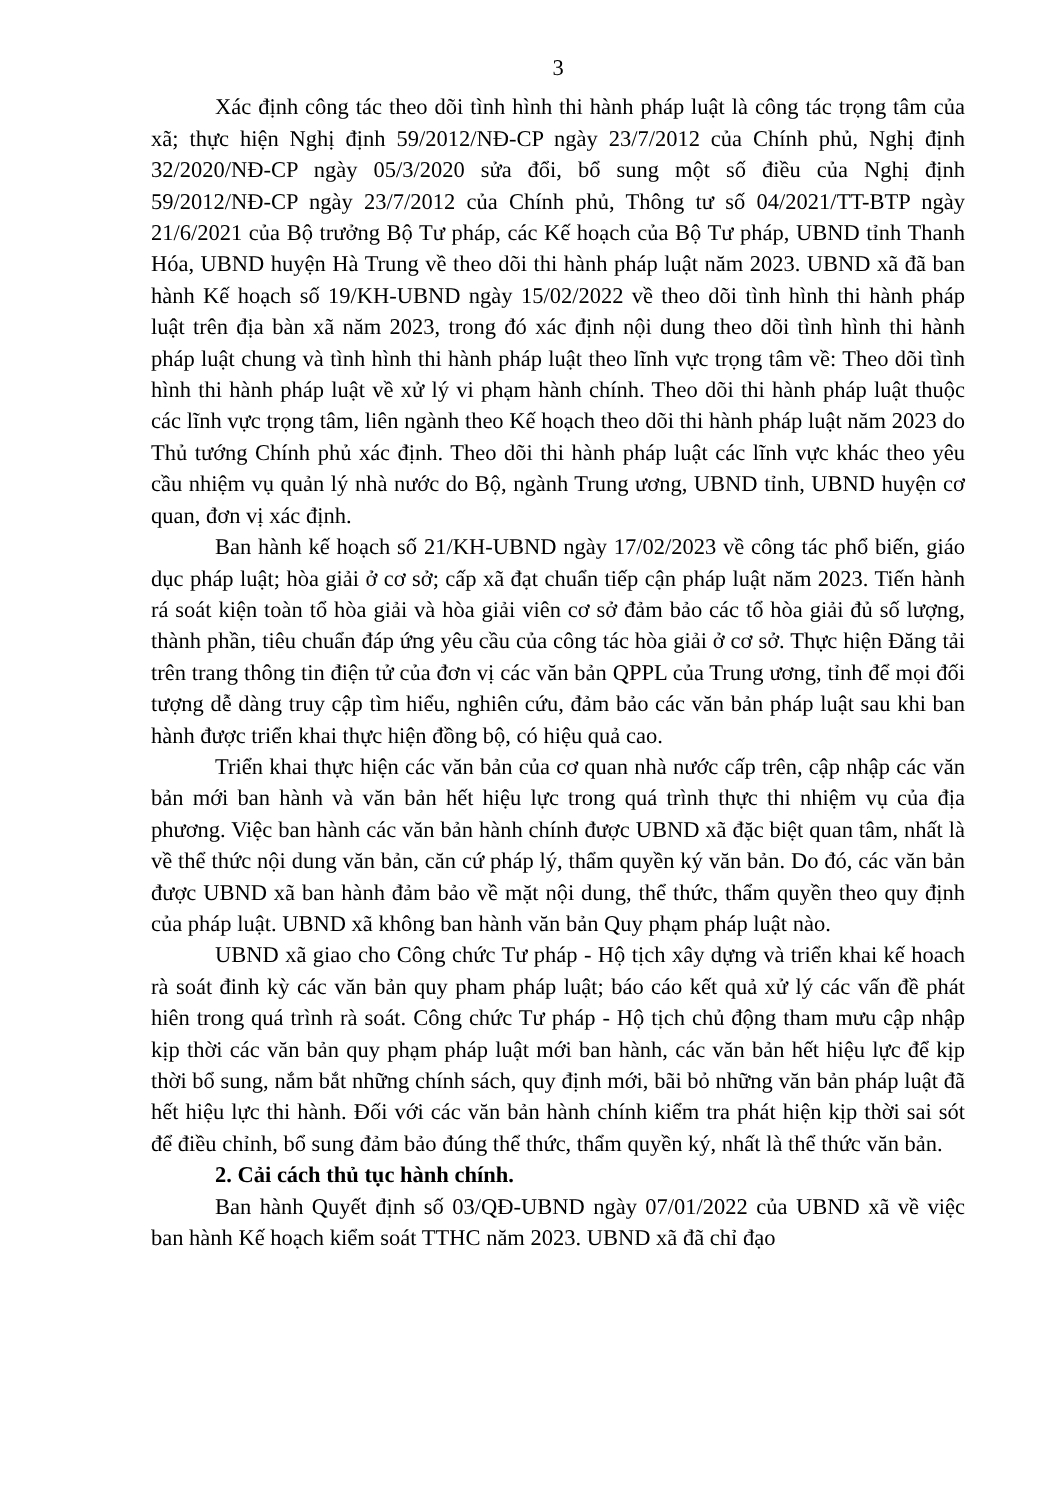3
Xác định công tác theo dõi tình hình thi hành pháp luật là công tác trọng tâm của xã; thực hiện Nghị định 59/2012/NĐ-CP ngày 23/7/2012 của Chính phủ, Nghị định 32/2020/NĐ-CP ngày 05/3/2020 sửa đổi, bổ sung một số điều của Nghị định 59/2012/NĐ-CP ngày 23/7/2012 của Chính phủ, Thông tư số 04/2021/TT-BTP ngày 21/6/2021 của Bộ trưởng Bộ Tư pháp, các Kế hoạch của Bộ Tư pháp, UBND tỉnh Thanh Hóa, UBND huyện Hà Trung về theo dõi thi hành pháp luật năm 2023. UBND xã đã ban hành Kế hoạch số 19/KH-UBND ngày 15/02/2022 về theo dõi tình hình thi hành pháp luật trên địa bàn xã năm 2023, trong đó xác định nội dung theo dõi tình hình thi hành pháp luật chung và tình hình thi hành pháp luật theo lĩnh vực trọng tâm về: Theo dõi tình hình thi hành pháp luật về xử lý vi phạm hành chính. Theo dõi thi hành pháp luật thuộc các lĩnh vực trọng tâm, liên ngành theo Kế hoạch theo dõi thi hành pháp luật năm 2023 do Thủ tướng Chính phủ xác định. Theo dõi thi hành pháp luật các lĩnh vực khác theo yêu cầu nhiệm vụ quản lý nhà nước do Bộ, ngành Trung ương, UBND tỉnh, UBND huyện cơ quan, đơn vị xác định.
Ban hành kế hoạch số 21/KH-UBND ngày 17/02/2023 về công tác phổ biến, giáo dục pháp luật; hòa giải ở cơ sở; cấp xã đạt chuẩn tiếp cận pháp luật năm 2023. Tiến hành rá soát kiện toàn tổ hòa giải và hòa giải viên cơ sở đảm bảo các tổ hòa giải đủ số lượng, thành phần, tiêu chuẩn đáp ứng yêu cầu của công tác hòa giải ở cơ sở. Thực hiện Đăng tải trên trang thông tin điện tử của đơn vị các văn bản QPPL của Trung ương, tỉnh để mọi đối tượng dễ dàng truy cập tìm hiểu, nghiên cứu, đảm bảo các văn bản pháp luật sau khi ban hành được triển khai thực hiện đồng bộ, có hiệu quả cao.
Triển khai thực hiện các văn bản của cơ quan nhà nước cấp trên, cập nhập các văn bản mới ban hành và văn bản hết hiệu lực trong quá trình thực thi nhiệm vụ của địa phương. Việc ban hành các văn bản hành chính được UBND xã đặc biệt quan tâm, nhất là về thể thức nội dung văn bản, căn cứ pháp lý, thẩm quyền ký văn bản. Do đó, các văn bản được UBND xã ban hành đảm bảo về mặt nội dung, thể thức, thẩm quyền theo quy định của pháp luật. UBND xã không ban hành văn bản Quy phạm pháp luật nào.
UBND xã giao cho Công chức Tư pháp - Hộ tịch xây dựng và triển khai kế hoach rà soát đinh kỳ các văn bản quy pham pháp luật; báo cáo kết quả xử lý các vấn đề phát hiên trong quá trình rà soát. Công chức Tư pháp - Hộ tịch chủ động tham mưu cập nhập kịp thời các văn bản quy phạm pháp luật mới ban hành, các văn bản hết hiệu lực để kịp thời bổ sung, nắm bắt những chính sách, quy định mới, bãi bỏ những văn bản pháp luật đã hết hiệu lực thi hành. Đối với các văn bản hành chính kiểm tra phát hiện kịp thời sai sót để điều chỉnh, bổ sung đảm bảo đúng thể thức, thẩm quyền ký, nhất là thể thức văn bản.
2. Cải cách thủ tục hành chính.
Ban hành Quyết định số 03/QĐ-UBND ngày 07/01/2022 của UBND xã về việc ban hành Kế hoạch kiểm soát TTHC năm 2023. UBND xã đã chỉ đạo